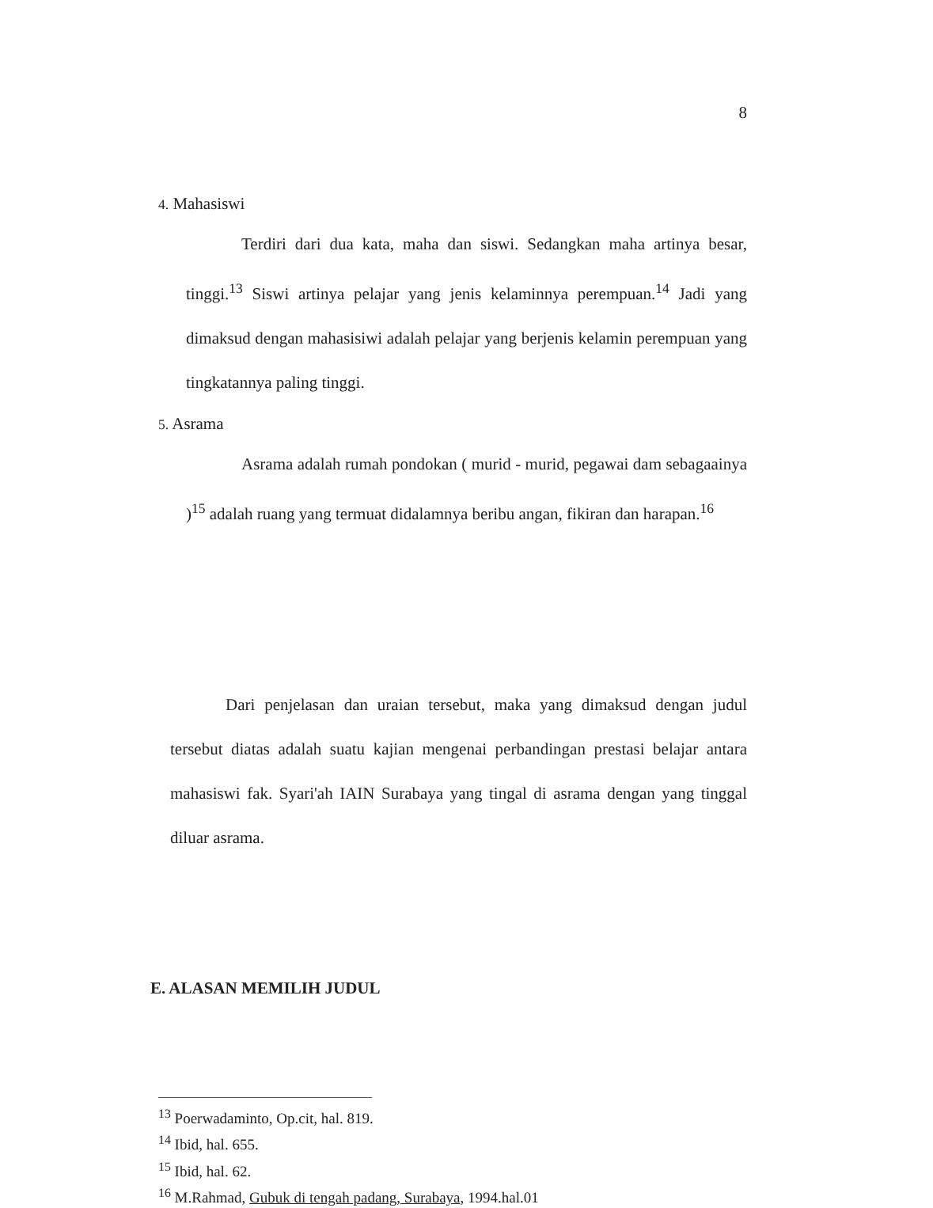8
4. Mahasiswi
Terdiri dari dua kata, maha dan siswi. Sedangkan maha artinya besar, tinggi.<sup>13</sup> Siswi artinya pelajar yang jenis kelaminnya perempuan.<sup>14</sup> Jadi yang dimaksud dengan mahasisiwi adalah pelajar yang berjenis kelamin perempuan yang tingkatannya paling tinggi.
5. Asrama
Asrama adalah rumah pondokan ( murid - murid, pegawai dam sebagaainya )<sup>15</sup> adalah ruang yang termuat didalamnya beribu angan, fikiran dan harapan.<sup>16</sup>
Dari penjelasan dan uraian tersebut, maka yang dimaksud dengan judul tersebut diatas adalah suatu kajian mengenai perbandingan prestasi belajar antara mahasiswi fak. Syari'ah IAIN Surabaya yang tingal di asrama dengan yang tinggal diluar asrama.
E. ALASAN MEMILIH JUDUL
<sup>13</sup> Poerwadaminto, Op.cit, hal. 819.
<sup>14</sup> Ibid, hal. 655.
<sup>15</sup> Ibid, hal. 62.
<sup>16</sup> M.Rahmad, Gubuk di tengah padang, Surabaya, 1994.hal.01